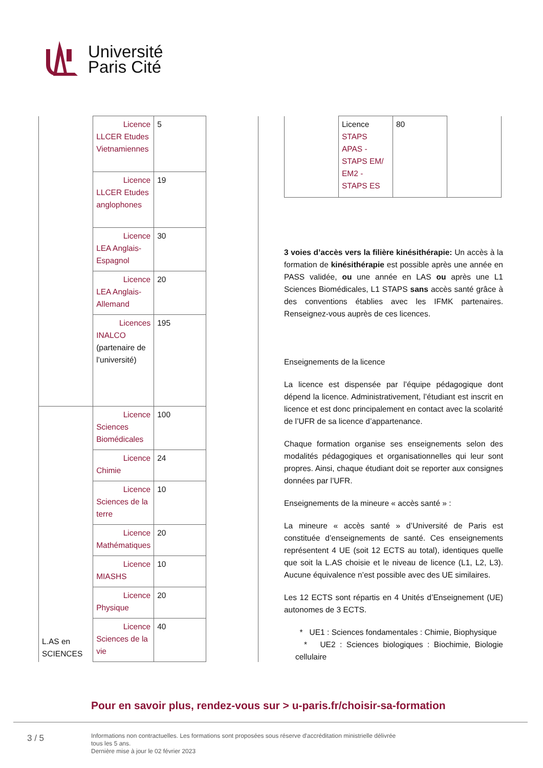Université
Paris Cité
| | Licence LLCER Etudes Vietnamiennes | 5 | |
| | Licence LLCER Etudes anglophones | 19 | |
| | Licence LEA Anglais-Espagnol | 30 | |
| | Licence LEA Anglais-Allemand | 20 | |
| | Licences INALCO (partenaire de l’université) | 195 | |
| L.AS en SCIENCES | Licence Sciences Biomédicales | 100 | |
| | Licence Chimie | 24 | |
| | Licence Sciences de la terre | 10 | |
| | Licence Mathématiques | 20 | |
| | Licence MIASHS | 10 | |
| | Licence Physique | 20 | |
| | Licence Sciences de la vie | 40 | |
| | Licence STAPS APAS - STAPS EM/ EM2 - STAPS ES | 80 | |
3 voies d’accès vers la filière kinésithérapie: Un accès à la formation de kinésithérapie est possible après une année en PASS validée, ou une année en LAS ou après une L1 Sciences Biomédicales, L1 STAPS sans accès santé grâce à des conventions établies avec les IFMK partenaires. Renseignez-vous auprès de ces licences.
Enseignements de la licence
La licence est dispensée par l’équipe pédagogique dont dépend la licence. Administrativement, l’étudiant est inscrit en licence et est donc principalement en contact avec la scolarité de l’UFR de sa licence d’appartenance.
Chaque formation organise ses enseignements selon des modalités pédagogiques et organisationnelles qui leur sont propres. Ainsi, chaque étudiant doit se reporter aux consignes données par l’UFR.
Enseignements de la mineure « accès santé » :
La mineure « accès santé » d’Université de Paris est constituée d’enseignements de santé. Ces enseignements représentent 4 UE (soit 12 ECTS au total), identiques quelle que soit la L.AS choisie et le niveau de licence (L1, L2, L3). Aucune équivalence n’est possible avec des UE similaires.
Les 12 ECTS sont répartis en 4 Unités d’Enseignement (UE) autonomes de 3 ECTS.
* UE1 : Sciences fondamentales : Chimie, Biophysique
* UE2 : Sciences biologiques : Biochimie, Biologie cellulaire
Pour en savoir plus, rendez-vous sur > u-paris.fr/choisir-sa-formation
3 / 5
Informations non contractuelles. Les formations sont proposées sous réserve d'accréditation ministrielle délivrée
tous les 5 ans.
Dernière mise à jour le 02 février 2023